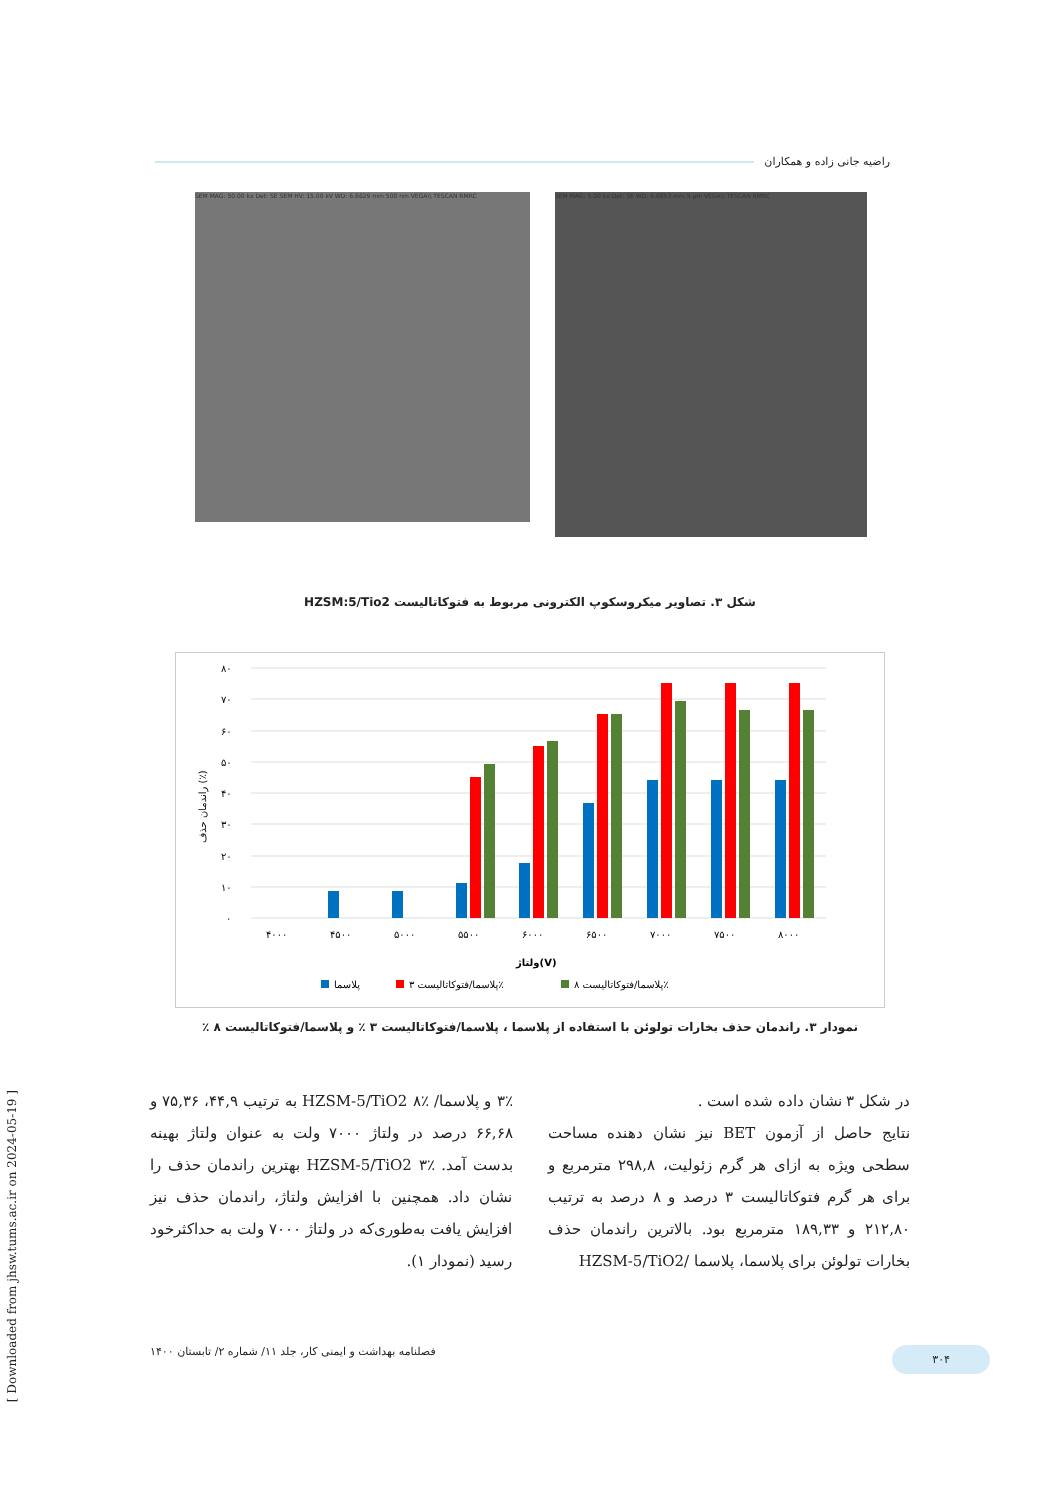راضیه جانی زاده و همکاران
SEM MAG: 50.00 kx Det: SE SEM HV: 15.00 kV WD: 6.6629 mm 500 nm VEGA\\ TESCAN RMRC
SEM MAG: 5.00 kx Det: SE WD: 6.6853 mm 5 µm VEGA\\ TESCAN RMRC
شکل ۳. تصاویر میکروسکوپ الکترونی مربوط به فتوکاتالیست HZSM:5/Tio2
۸۰
۷۰
۶۰
۵۰
۴۰
۳۰
۲۰
۱۰
۰
۴۰۰۰
۴۵۰۰
۵۰۰۰
۵۵۰۰
۶۰۰۰
۶۵۰۰
۷۰۰۰
۷۵۰۰
۸۰۰۰
ولتاژ(V)
راندمان حذف (٪)
پلاسما
پلاسما/فتوکاتالیست ۳٪
پلاسما/فتوکاتالیست ۸٪
نمودار ۳. راندمان حذف بخارات تولوئن با استفاده از پلاسما ، پلاسما/فتوکاتالیست ۳ ٪ و پلاسما/فتوکاتالیست ۸ ٪
در شکل ۳ نشان داده شده است .
نتایج حاصل از آزمون BET نیز نشان دهنده مساحت سطحی ویژه به ازای هر گرم زئولیت، ۲۹۸,۸ مترمربع و برای هر گرم فتوکاتالیست ۳ درصد و ۸ درصد به ترتیب ۲۱۲,۸۰ و ۱۸۹,۳۳ مترمربع بود. بالاترین راندمان حذف بخارات تولوئن برای پلاسما، پلاسما /HZSM-5/TiO2
۳٪ و پلاسما/ HZSM-5/TiO2 ۸٪ به ترتیب ۴۴,۹، ۷۵,۳۶ و ۶۶,۶۸ درصد در ولتاژ ۷۰۰۰ ولت به عنوان ولتاژ بهینه بدست آمد. HZSM-5/TiO2 ۳٪ بهترین راندمان حذف را نشان داد. همچنین با افزایش ولتاژ، راندمان حذف نیز افزایش یافت به‌طوری‌که در ولتاژ ۷۰۰۰ ولت به حداکثرخود رسید (نمودار ۱).
۳۰۴ فصلنامه بهداشت و ایمنی کار، جلد ۱۱/ شماره ۲/ تابستان ۱۴۰۰
[ Downloaded from jhsw.tums.ac.ir on 2024-05-19 ]